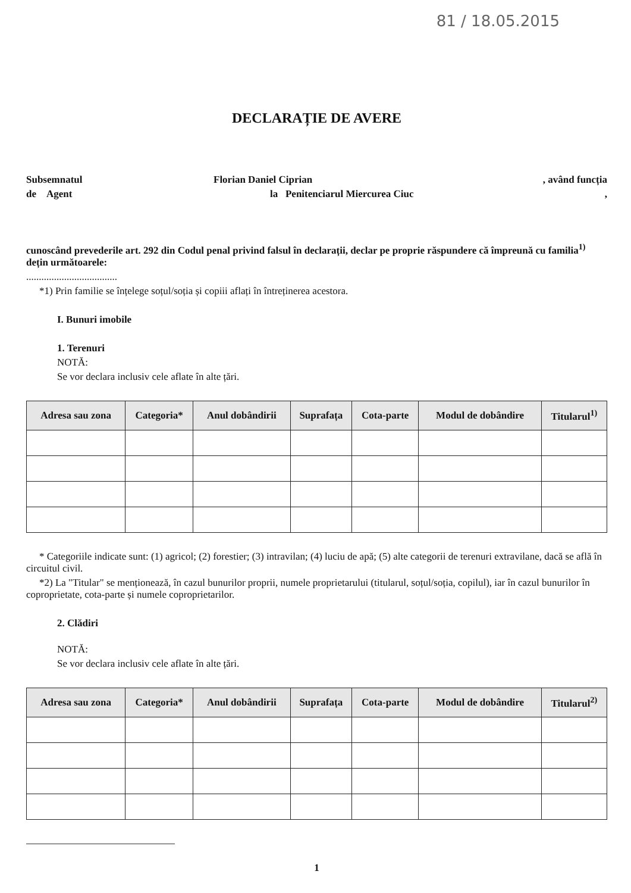81 / 18.05.2015
DECLARAȚIE DE AVERE
Subsemnatul Florian Daniel Ciprian, având funcția
de Agent la Penitenciarul Miercurea Ciuc,
cunoscând prevederile art. 292 din Codul penal privind falsul în declarații, declar pe proprie răspundere că împreună cu familia<sup>1)</sup> dețin următoarele:
....................................
*1) Prin familie se înțelege soțul/soția și copiii aflați în întreținerea acestora.
I. Bunuri imobile
1. Terenuri
NOTĂ:
Se vor declara inclusiv cele aflate în alte țări.
| Adresa sau zona | Categoria* | Anul dobândirii | Suprafața | Cota-parte | Modul de dobândire | Titularul<sup>1)</sup> |
| --- | --- | --- | --- | --- | --- | --- |
* Categoriile indicate sunt: (1) agricol; (2) forestier; (3) intravilan; (4) luciu de apă; (5) alte categorii de terenuri extravilane, dacă se află în circuitul civil.
*2) La "Titular" se menționează, în cazul bunurilor proprii, numele proprietarului (titularul, soțul/soția, copilul), iar în cazul bunurilor în coproprietate, cota-parte și numele coproprietarilor.
2. Clădiri
NOTĂ:
Se vor declara inclusiv cele aflate în alte țări.
| Adresa sau zona | Categoria* | Anul dobândirii | Suprafața | Cota-parte | Modul de dobândire | Titularul<sup>2)</sup> |
| --- | --- | --- | --- | --- | --- | --- |
1